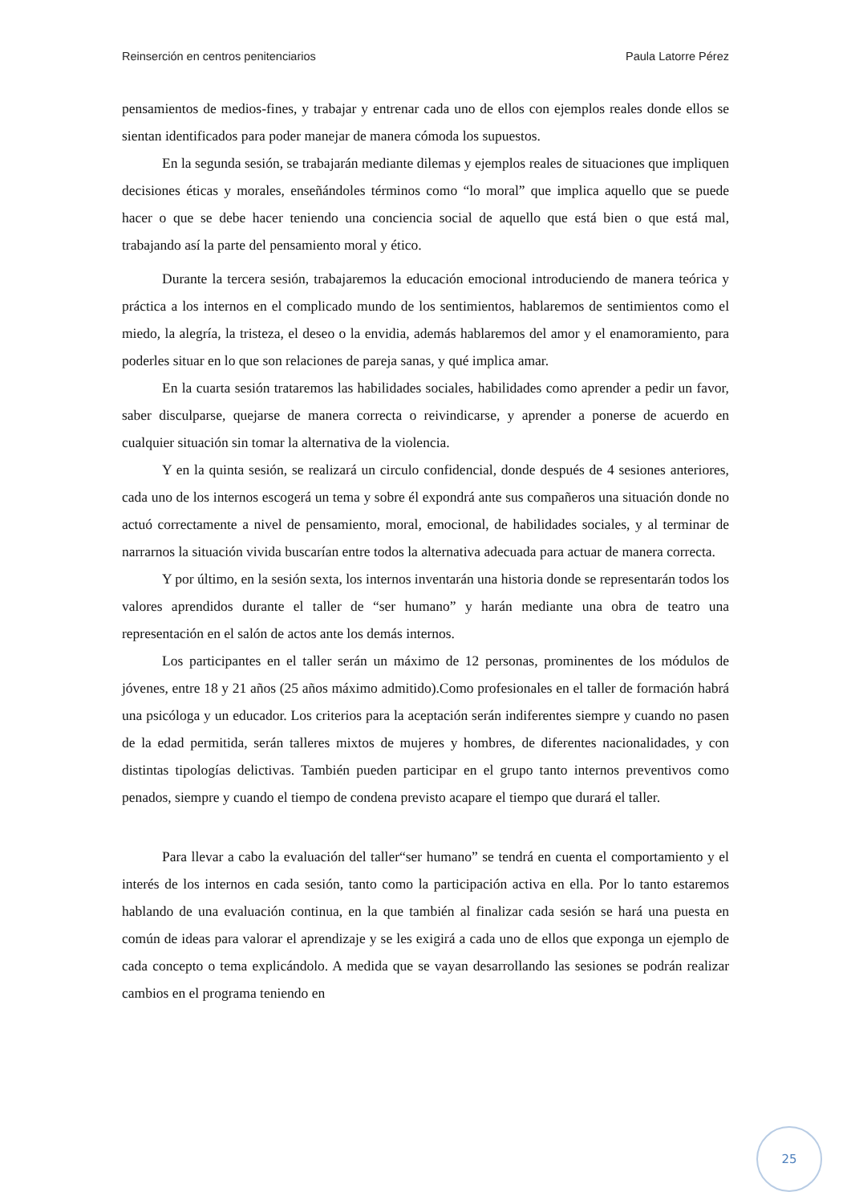Reinserción en centros penitenciarios Paula Latorre Pérez
pensamientos de medios-fines, y trabajar y entrenar cada uno de ellos con ejemplos reales donde ellos se sientan identificados para poder manejar de manera cómoda los supuestos.
En la segunda sesión, se trabajarán mediante dilemas y ejemplos reales de situaciones que impliquen decisiones éticas y morales, enseñándoles términos como “lo moral” que implica aquello que se puede hacer o que se debe hacer teniendo una conciencia social de aquello que está bien o que está mal, trabajando así la parte del pensamiento moral y ético.
Durante la tercera sesión, trabajaremos la educación emocional introduciendo de manera teórica y práctica a los internos en el complicado mundo de los sentimientos, hablaremos de sentimientos como el miedo, la alegría, la tristeza, el deseo o la envidia, además hablaremos del amor y el enamoramiento, para poderles situar en lo que son relaciones de pareja sanas, y qué implica amar.
En la cuarta sesión trataremos las habilidades sociales, habilidades como aprender a pedir un favor, saber disculparse, quejarse de manera correcta o reivindicarse, y aprender a ponerse de acuerdo en cualquier situación sin tomar la alternativa de la violencia.
Y en la quinta sesión, se realizará un circulo confidencial, donde después de 4 sesiones anteriores, cada uno de los internos escogerá un tema y sobre él expondrá ante sus compañeros una situación donde no actuó correctamente a nivel de pensamiento, moral, emocional, de habilidades sociales, y al terminar de narrarnos la situación vivida buscarían entre todos la alternativa adecuada para actuar de manera correcta.
Y por último, en la sesión sexta, los internos inventarán una historia donde se representarán todos los valores aprendidos durante el taller de “ser humano” y harán mediante una obra de teatro una representación en el salón de actos ante los demás internos.
Los participantes en el taller serán un máximo de 12 personas, prominentes de los módulos de jóvenes, entre 18 y 21 años (25 años máximo admitido).Como profesionales en el taller de formación habrá una psicóloga y un educador. Los criterios para la aceptación serán indiferentes siempre y cuando no pasen de la edad permitida, serán talleres mixtos de mujeres y hombres, de diferentes nacionalidades, y con distintas tipologías delictivas. También pueden participar en el grupo tanto internos preventivos como penados, siempre y cuando el tiempo de condena previsto acapare el tiempo que durará el taller.
Para llevar a cabo la evaluación del taller“ser humano” se tendrá en cuenta el comportamiento y el interés de los internos en cada sesión, tanto como la participación activa en ella. Por lo tanto estaremos hablando de una evaluación continua, en la que también al finalizar cada sesión se hará una puesta en común de ideas para valorar el aprendizaje y se les exigirá a cada uno de ellos que exponga un ejemplo de cada concepto o tema explicándolo. A medida que se vayan desarrollando las sesiones se podrán realizar cambios en el programa teniendo en
25